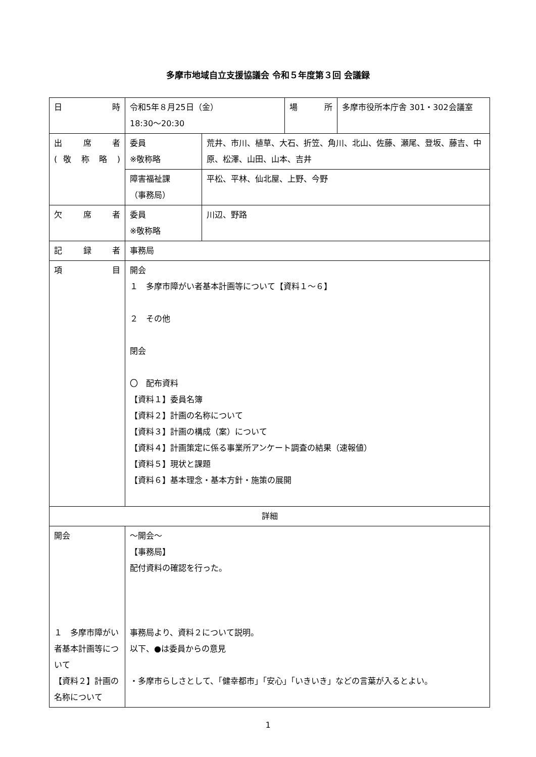多摩市地域自立支援協議会 令和５年度第３回 会議録
| 日 時 | 令和5年８月25日（金） 18:30～20:30 | | 場 所 | 多摩市役所本庁舎 301・302会議室 |
| 出 席 者 ( 敬 称 略 ) | 委員 ※敬称略 | 荒井、市川、植草、大石、折笠、角川、北山、佐藤、瀬尾、登坂、藤吉、中原、松澤、山田、山本、吉井 | | |
| | 障害福祉課 （事務局） | 平松、平林、仙北屋、上野、今野 | | |
| 欠 席 者 | 委員 ※敬称略 | 川辺、野路 | | |
| 記 録 者 | 事務局 | | | |
| 項 目 | 開会 １ 多摩市障がい者基本計画等について【資料１～６】 ２ その他 閉会 〇 配布資料 【資料１】委員名簿 【資料２】計画の名称について 【資料３】計画の構成（案）について 【資料４】計画策定に係る事業所アンケート調査の結果（速報値） 【資料５】現状と課題 【資料６】基本理念・基本方針・施策の展開 | | | |
| 詳細 | | | | |
| 開会 １ 多摩市障がい者基本計画等について 【資料２】計画の名称について | ～開会～ 【事務局】 配付資料の確認を行った。 事務局より、資料２について説明。 以下、●は委員からの意見 ・多摩市らしさとして、「健幸都市」「安心」「いきいき」などの言葉が入るとよい。 | | | |
1